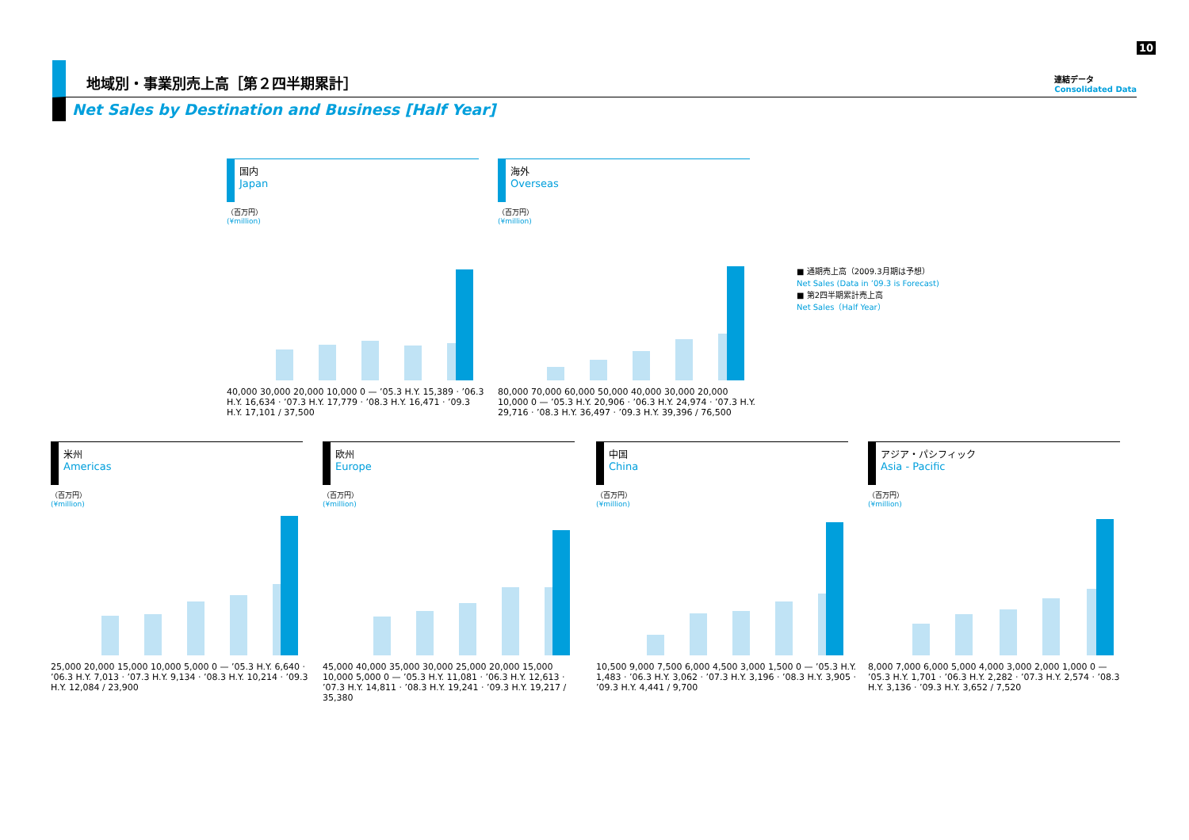10
地域別・事業別売上高［第２四半期累計］
Net Sales by Destination and Business [Half Year]
連結データ
Consolidated Data
国内
Japan
（百万円）
(¥million)
40,000 30,000 20,000 10,000 0 — ’05.3 H.Y. 15,389 · ’06.3 H.Y. 16,634 · ’07.3 H.Y. 17,779 · ’08.3 H.Y. 16,471 · ’09.3 H.Y. 17,101 / 37,500
海外
Overseas
（百万円）
(¥million)
80,000 70,000 60,000 50,000 40,000 30,000 20,000 10,000 0 — ’05.3 H.Y. 20,906 · ’06.3 H.Y. 24,974 · ’07.3 H.Y. 29,716 · ’08.3 H.Y. 36,497 · ’09.3 H.Y. 39,396 / 76,500
■ 通期売上高（2009.3月期は予想）
Net Sales (Data in ’09.3 is Forecast)
■ 第2四半期累計売上高
Net Sales（Half Year）
米州
Americas
（百万円）
(¥million)
25,000 20,000 15,000 10,000 5,000 0 — ’05.3 H.Y. 6,640 · ’06.3 H.Y. 7,013 · ’07.3 H.Y. 9,134 · ’08.3 H.Y. 10,214 · ’09.3 H.Y. 12,084 / 23,900
欧州
Europe
（百万円）
(¥million)
45,000 40,000 35,000 30,000 25,000 20,000 15,000 10,000 5,000 0 — ’05.3 H.Y. 11,081 · ’06.3 H.Y. 12,613 · ’07.3 H.Y. 14,811 · ’08.3 H.Y. 19,241 · ’09.3 H.Y. 19,217 / 35,380
中国
China
（百万円）
(¥million)
10,500 9,000 7,500 6,000 4,500 3,000 1,500 0 — ’05.3 H.Y. 1,483 · ’06.3 H.Y. 3,062 · ’07.3 H.Y. 3,196 · ’08.3 H.Y. 3,905 · ’09.3 H.Y. 4,441 / 9,700
アジア・パシフィック
Asia - Pacific
（百万円）
(¥million)
8,000 7,000 6,000 5,000 4,000 3,000 2,000 1,000 0 — ’05.3 H.Y. 1,701 · ’06.3 H.Y. 2,282 · ’07.3 H.Y. 2,574 · ’08.3 H.Y. 3,136 · ’09.3 H.Y. 3,652 / 7,520